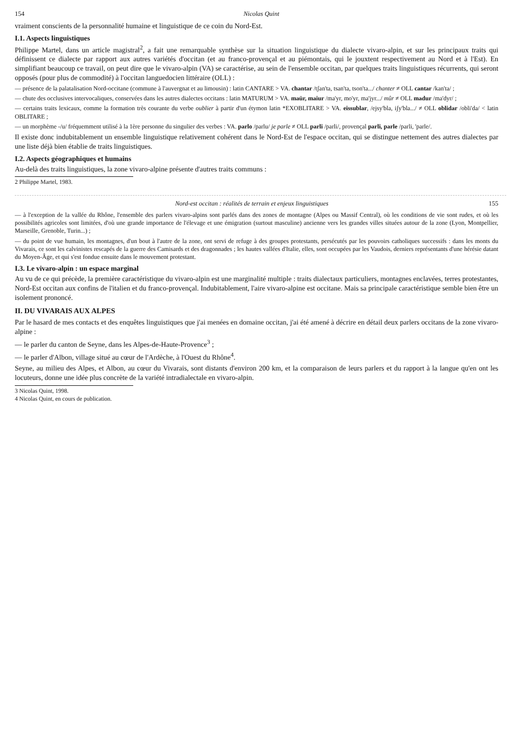154 Nicolas Quint
vraiment conscients de la personnalité humaine et linguistique de ce coin du Nord-Est.
I.1. Aspects linguistiques
Philippe Martel, dans un article magistral<sup>2</sup>, a fait une remarquable synthèse sur la situation linguistique du dialecte vivaro-alpin, et sur les principaux traits qui définissent ce dialecte par rapport aux autres variétés d'occitan (et au franco-provençal et au piémontais, qui le jouxtent respectivement au Nord et à l'Est). En simplifiant beaucoup ce travail, on peut dire que le vivaro-alpin (VA) se caractérise, au sein de l'ensemble occitan, par quelques traits linguistiques récurrents, qui seront opposés (pour plus de commodité) à l'occitan languedocien littéraire (OLL) :
— présence de la palatalisation Nord-occitane (commune à l'auvergnat et au limousin) : latin CANTARE > VA. chantar /tʃan'ta, tsan'ta, tson'ta.../ chanter ≠ OLL cantar /kan'ta/ ;
— chute des occlusives intervocaliques, conservées dans les autres dialectes occitans : latin MATURUM > VA. maür, maiur /ma'yr, mo'yr, ma'jyr.../ mûr ≠ OLL madur /ma'dyr/ ;
— certains traits lexicaux, comme la formation très courante du verbe oublier à partir d'un étymon latin *EXOBLITARE > VA. eissublar, /ejsy'bla, iʃy'bla.../ ≠ OLL oblidar /obli'da/ < latin OBLITARE ;
— un morphème -/u/ fréquemment utilisé à la 1ère personne du singulier des verbes : VA. parlo /parlu/ je parle ≠ OLL parli /parli/, provençal parli, parle /parli, 'parle/.
Il existe donc indubitablement un ensemble linguistique relativement cohérent dans le Nord-Est de l'espace occitan, qui se distingue nettement des autres dialectes par une liste déjà bien établie de traits linguistiques.
I.2. Aspects géographiques et humains
Au-delà des traits linguistiques, la zone vivaro-alpine présente d'autres traits communs :
2 Philippe Martel, 1983.
Nord-est occitan : réalités de terrain et enjeux linguistiques 155
— à l'exception de la vallée du Rhône, l'ensemble des parlers vivaro-alpins sont parlés dans des zones de montagne (Alpes ou Massif Central), où les conditions de vie sont rudes, et où les possibilités agricoles sont limitées, d'où une grande importance de l'élevage et une émigration (surtout masculine) ancienne vers les grandes villes situées autour de la zone (Lyon, Montpellier, Marseille, Grenoble, Turin...) ;
— du point de vue humain, les montagnes, d'un bout à l'autre de la zone, ont servi de refuge à des groupes protestants, persécutés par les pouvoirs catholiques successifs : dans les monts du Vivarais, ce sont les calvinistes rescapés de la guerre des Camisards et des dragonnades ; les hautes vallées d'Italie, elles, sont occupées par les Vaudois, derniers représentants d'une hérésie datant du Moyen-Âge, et qui s'est fondue ensuite dans le mouvement protestant.
I.3. Le vivaro-alpin : un espace marginal
Au vu de ce qui précède, la première caractéristique du vivaro-alpin est une marginalité multiple : traits dialectaux particuliers, montagnes enclavées, terres protestantes, Nord-Est occitan aux confins de l'italien et du franco-provençal. Indubitablement, l'aire vivaro-alpine est occitane. Mais sa principale caractéristique semble bien être un isolement prononcé.
II. DU VIVARAIS AUX ALPES
Par le hasard de mes contacts et des enquêtes linguistiques que j'ai menées en domaine occitan, j'ai été amené à décrire en détail deux parlers occitans de la zone vivaro-alpine :
— le parler du canton de Seyne, dans les Alpes-de-Haute-Provence<sup>3</sup> ;
— le parler d'Albon, village situé au cœur de l'Ardèche, à l'Ouest du Rhône<sup>4</sup>.
Seyne, au milieu des Alpes, et Albon, au cœur du Vivarais, sont distants d'environ 200 km, et la comparaison de leurs parlers et du rapport à la langue qu'en ont les locuteurs, donne une idée plus concrète de la variété intradialectale en vivaro-alpin.
3 Nicolas Quint, 1998.
4 Nicolas Quint, en cours de publication.